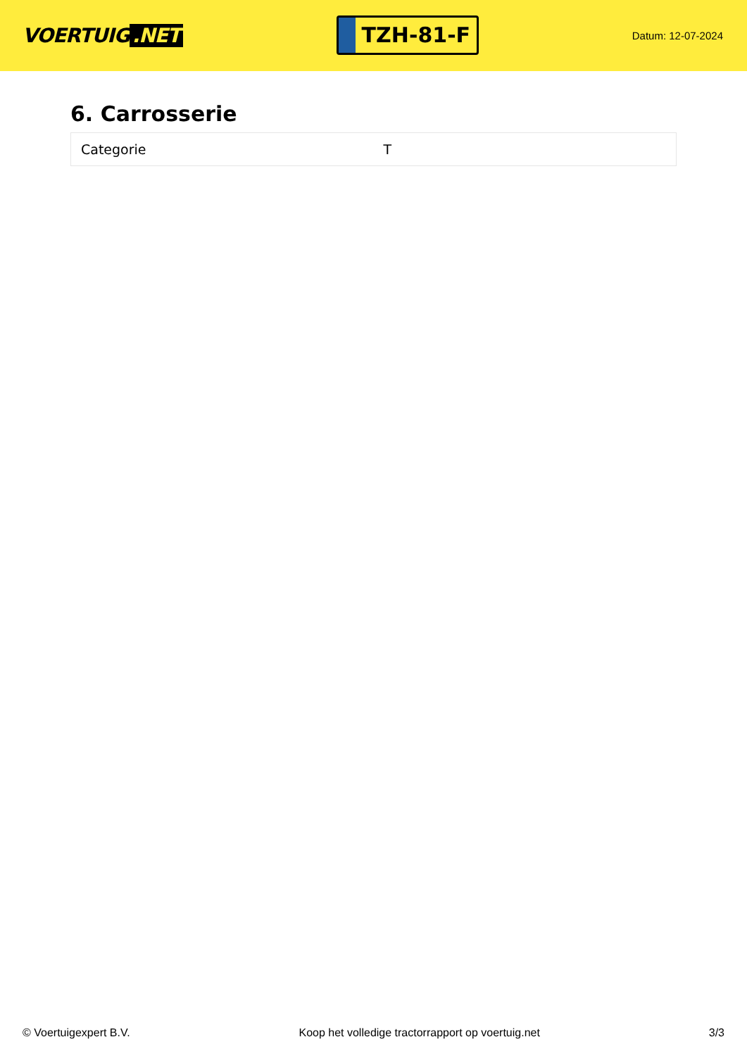VOERTUIG.NET
TZH-81-F
Datum: 12-07-2024
6. Carrosserie
| Categorie | T |
© Voertuigexpert B.V. Koop het volledige tractorrapport op voertuig.net 3/3